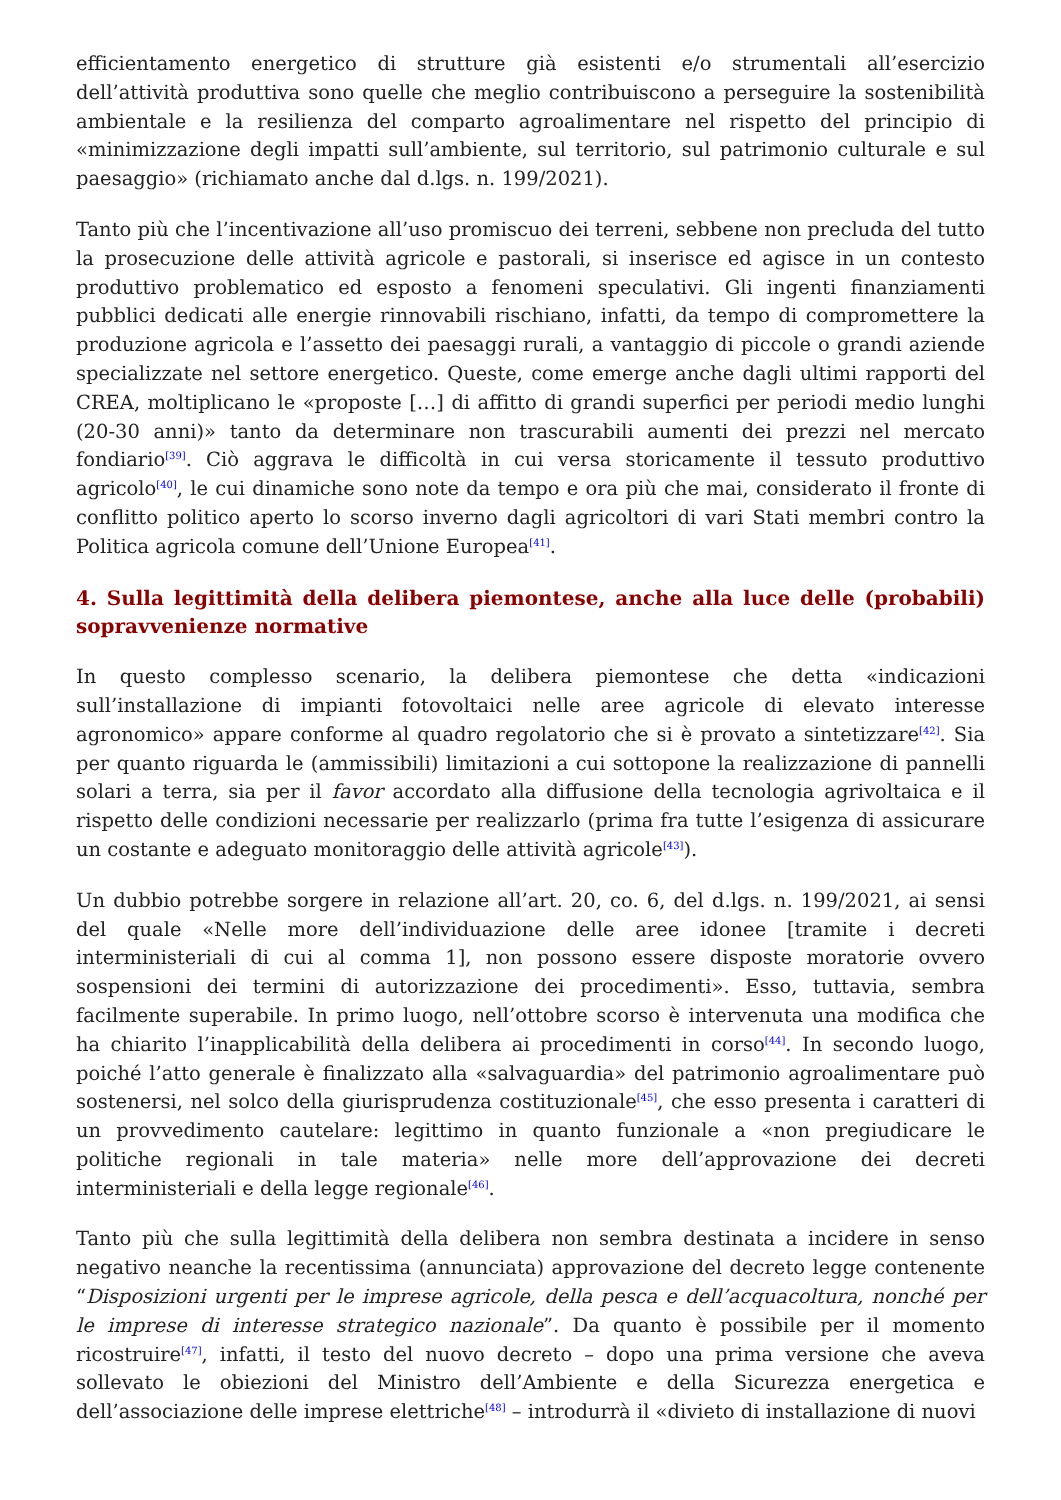efficientamento energetico di strutture già esistenti e/o strumentali all’esercizio dell’attività produttiva sono quelle che meglio contribuiscono a perseguire la sostenibilità ambientale e la resilienza del comparto agroalimentare nel rispetto del principio di «minimizzazione degli impatti sull’ambiente, sul territorio, sul patrimonio culturale e sul paesaggio» (richiamato anche dal d.lgs. n. 199/2021).
Tanto più che l’incentivazione all’uso promiscuo dei terreni, sebbene non precluda del tutto la prosecuzione delle attività agricole e pastorali, si inserisce ed agisce in un contesto produttivo problematico ed esposto a fenomeni speculativi. Gli ingenti finanziamenti pubblici dedicati alle energie rinnovabili rischiano, infatti, da tempo di compromettere la produzione agricola e l’assetto dei paesaggi rurali, a vantaggio di piccole o grandi aziende specializzate nel settore energetico. Queste, come emerge anche dagli ultimi rapporti del CREA, moltiplicano le «proposte […] di affitto di grandi superfici per periodi medio lunghi (20-30 anni)» tanto da determinare non trascurabili aumenti dei prezzi nel mercato fondiario<sup>[39]</sup>. Ciò aggrava le difficoltà in cui versa storicamente il tessuto produttivo agricolo<sup>[40]</sup>, le cui dinamiche sono note da tempo e ora più che mai, considerato il fronte di conflitto politico aperto lo scorso inverno dagli agricoltori di vari Stati membri contro la Politica agricola comune dell’Unione Europea<sup>[41]</sup>.
4. Sulla legittimità della delibera piemontese, anche alla luce delle (probabili) sopravvenienze normative
In questo complesso scenario, la delibera piemontese che detta «indicazioni sull’installazione di impianti fotovoltaici nelle aree agricole di elevato interesse agronomico» appare conforme al quadro regolatorio che si è provato a sintetizzare<sup>[42]</sup>. Sia per quanto riguarda le (ammissibili) limitazioni a cui sottopone la realizzazione di pannelli solari a terra, sia per il favor accordato alla diffusione della tecnologia agrivoltaica e il rispetto delle condizioni necessarie per realizzarlo (prima fra tutte l’esigenza di assicurare un costante e adeguato monitoraggio delle attività agricole<sup>[43]</sup>).
Un dubbio potrebbe sorgere in relazione all’art. 20, co. 6, del d.lgs. n. 199/2021, ai sensi del quale «Nelle more dell’individuazione delle aree idonee [tramite i decreti interministeriali di cui al comma 1], non possono essere disposte moratorie ovvero sospensioni dei termini di autorizzazione dei procedimenti». Esso, tuttavia, sembra facilmente superabile. In primo luogo, nell’ottobre scorso è intervenuta una modifica che ha chiarito l’inapplicabilità della delibera ai procedimenti in corso<sup>[44]</sup>. In secondo luogo, poiché l’atto generale è finalizzato alla «salvaguardia» del patrimonio agroalimentare può sostenersi, nel solco della giurisprudenza costituzionale<sup>[45]</sup>, che esso presenta i caratteri di un provvedimento cautelare: legittimo in quanto funzionale a «non pregiudicare le politiche regionali in tale materia» nelle more dell’approvazione dei decreti interministeriali e della legge regionale<sup>[46]</sup>.
Tanto più che sulla legittimità della delibera non sembra destinata a incidere in senso negativo neanche la recentissima (annunciata) approvazione del decreto legge contenente “Disposizioni urgenti per le imprese agricole, della pesca e dell’acquacoltura, nonché per le imprese di interesse strategico nazionale”. Da quanto è possibile per il momento ricostruire<sup>[47]</sup>, infatti, il testo del nuovo decreto – dopo una prima versione che aveva sollevato le obiezioni del Ministro dell’Ambiente e della Sicurezza energetica e dell’associazione delle imprese elettriche<sup>[48]</sup> – introdurrà il «divieto di installazione di nuovi